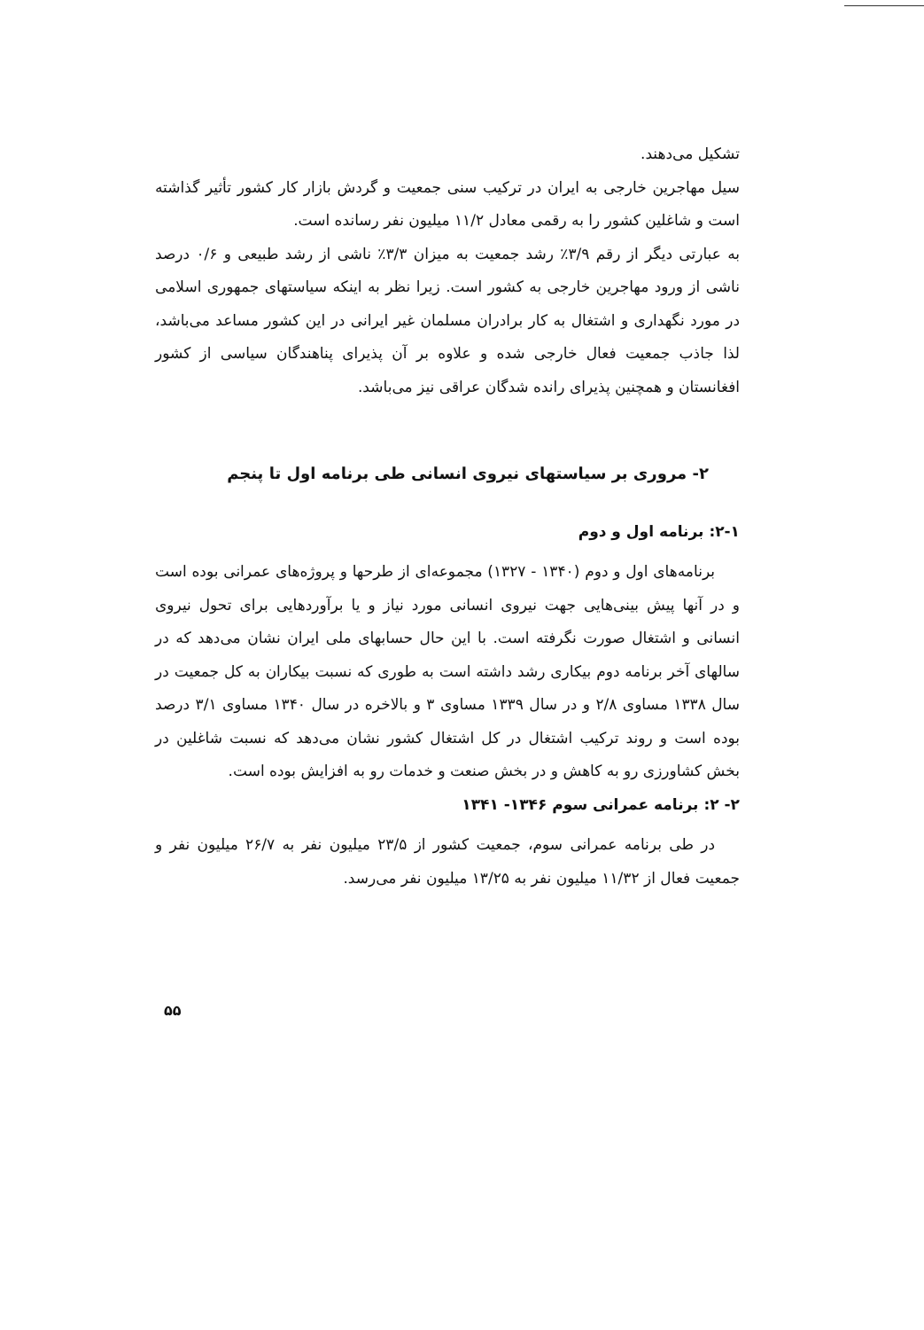تشکیل می‌دهند.
سیل مهاجرین خارجی به ایران در ترکیب سنی جمعیت و گردش بازار کار کشور تأثیر گذاشته است و شاغلین کشور را به رقمی معادل ۱۱/۲ میلیون نفر رسانده است.
به عبارتی دیگر از رقم ۳/۹٪ رشد جمعیت به میزان ۳/۳٪ ناشی از رشد طبیعی و ۰/۶ درصد ناشی از ورود مهاجرین خارجی به کشور است. زیرا نظر به اینکه سیاستهای جمهوری اسلامی در مورد نگهداری و اشتغال به کار برادران مسلمان غیر ایرانی در این کشور مساعد می‌باشد، لذا جاذب جمعیت فعال خارجی شده و علاوه بر آن پذیرای پناهندگان سیاسی از کشور افغانستان و همچنین پذیرای رانده شدگان عراقی نیز می‌باشد.
۲- مروری بر سیاستهای نیروی انسانی طی برنامه اول تا پنجم
۲-۱: برنامه اول و دوم
برنامه‌های اول و دوم (۱۳۴۰ - ۱۳۲۷) مجموعه‌ای از طرحها و پروژه‌های عمرانی بوده است و در آنها پیش بینی‌هایی جهت نیروی انسانی مورد نیاز و یا برآوردهایی برای تحول نیروی انسانی و اشتغال صورت نگرفته است. با این حال حسابهای ملی ایران نشان می‌دهد که در سالهای آخر برنامه دوم بیکاری رشد داشته است به طوری که نسبت بیکاران به کل جمعیت در سال ۱۳۳۸ مساوی ۲/۸ و در سال ۱۳۳۹ مساوی ۳ و بالاخره در سال ۱۳۴۰ مساوی ۳/۱ درصد بوده است و روند ترکیب اشتغال در کل اشتغال کشور نشان می‌دهد که نسبت شاغلین در بخش کشاورزی رو به کاهش و در بخش صنعت و خدمات رو به افزایش بوده است.
۲- ۲: برنامه عمرانی سوم ۱۳۴۶- ۱۳۴۱
در طی برنامه عمرانی سوم، جمعیت کشور از ۲۳/۵ میلیون نفر به ۲۶/۷ میلیون نفر و جمعیت فعال از ۱۱/۳۲ میلیون نفر به ۱۳/۲۵ میلیون نفر می‌رسد.
۵۵